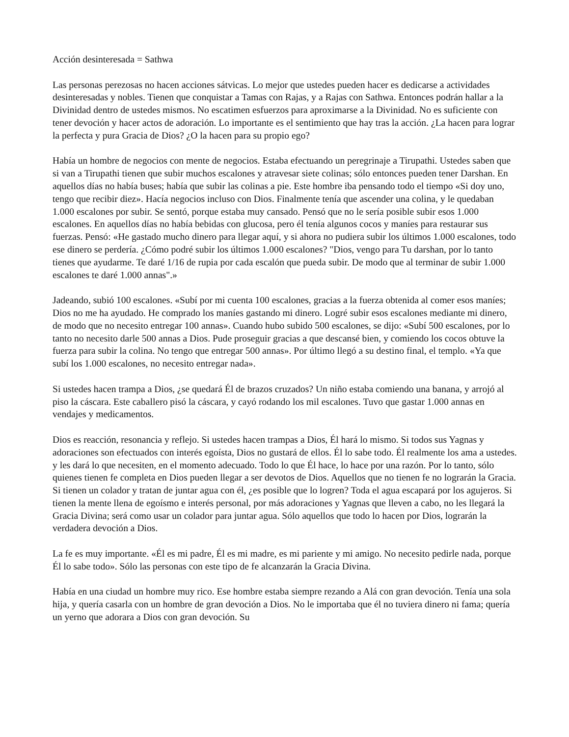Acción desinteresada = Sathwa
Las personas perezosas no hacen acciones sátvicas. Lo mejor que ustedes pueden hacer es dedicarse a actividades desinteresadas y nobles. Tienen que conquistar a Tamas con Rajas, y a Rajas con Sathwa. Entonces podrán hallar a la Divinidad dentro de ustedes mismos. No escatimen esfuerzos para aproximarse a la Divinidad. No es suficiente con tener devoción y hacer actos de adoración. Lo importante es el sentimiento que hay tras la acción. ¿La hacen para lograr la perfecta y pura Gracia de Dios? ¿O la hacen para su propio ego?
Había un hombre de negocios con mente de negocios. Estaba efectuando un peregrinaje a Tirupathi. Ustedes saben que si van a Tirupathi tienen que subir muchos escalones y atravesar siete colinas; sólo entonces pueden tener Darshan. En aquellos días no había buses; había que subir las colinas a pie. Este hombre iba pensando todo el tiempo «Si doy uno, tengo que recibir diez». Hacía negocios incluso con Dios. Finalmente tenía que ascender una colina, y le quedaban 1.000 escalones por subir. Se sentó, porque estaba muy cansado. Pensó que no le sería posible subir esos 1.000 escalones. En aquellos días no había bebidas con glucosa, pero él tenía algunos cocos y maníes para restaurar sus fuerzas. Pensó: «He gastado mucho dinero para llegar aquí, y si ahora no pudiera subir los últimos 1.000 escalones, todo ese dinero se perdería. ¿Cómo podré subir los últimos 1.000 escalones? "Dios, vengo para Tu darshan, por lo tanto tienes que ayudarme. Te daré 1/16 de rupia por cada escalón que pueda subir. De modo que al terminar de subir 1.000 escalones te daré 1.000 annas".»
Jadeando, subió 100 escalones. «Subí por mi cuenta 100 escalones, gracias a la fuerza obtenida al comer esos maníes; Dios no me ha ayudado. He comprado los maníes gastando mi dinero. Logré subir esos escalones mediante mi dinero, de modo que no necesito entregar 100 annas». Cuando hubo subido 500 escalones, se dijo: «Subí 500 escalones, por lo tanto no necesito darle 500 annas a Dios. Pude proseguir gracias a que descansé bien, y comiendo los cocos obtuve la fuerza para subir la colina. No tengo que entregar 500 annas». Por último llegó a su destino final, el templo. «Ya que subí los 1.000 escalones, no necesito entregar nada».
Si ustedes hacen trampa a Dios, ¿se quedará Él de brazos cruzados? Un niño estaba comiendo una banana, y arrojó al piso la cáscara. Este caballero pisó la cáscara, y cayó rodando los mil escalones. Tuvo que gastar 1.000 annas en vendajes y medicamentos.
Dios es reacción, resonancia y reflejo. Si ustedes hacen trampas a Dios, Él hará lo mismo. Si todos sus Yagnas y adoraciones son efectuados con interés egoísta, Dios no gustará de ellos. Él lo sabe todo. Él realmente los ama a ustedes. y les dará lo que necesiten, en el momento adecuado. Todo lo que Él hace, lo hace por una razón. Por lo tanto, sólo quienes tienen fe completa en Dios pueden llegar a ser devotos de Dios. Aquellos que no tienen fe no lograrán la Gracia. Si tienen un colador y tratan de juntar agua con él, ¿es posible que lo logren? Toda el agua escapará por los agujeros. Si tienen la mente llena de egoísmo e interés personal, por más adoraciones y Yagnas que lleven a cabo, no les llegará la Gracia Divina; será como usar un colador para juntar agua. Sólo aquellos que todo lo hacen por Dios, lograrán la verdadera devoción a Dios.
La fe es muy importante. «Él es mi padre, Él es mi madre, es mi pariente y mi amigo. No necesito pedirle nada, porque Él lo sabe todo». Sólo las personas con este tipo de fe alcanzarán la Gracia Divina.
Había en una ciudad un hombre muy rico. Ese hombre estaba siempre rezando a Alá con gran devoción. Tenía una sola hija, y quería casarla con un hombre de gran devoción a Dios. No le importaba que él no tuviera dinero ni fama; quería un yerno que adorara a Dios con gran devoción. Su